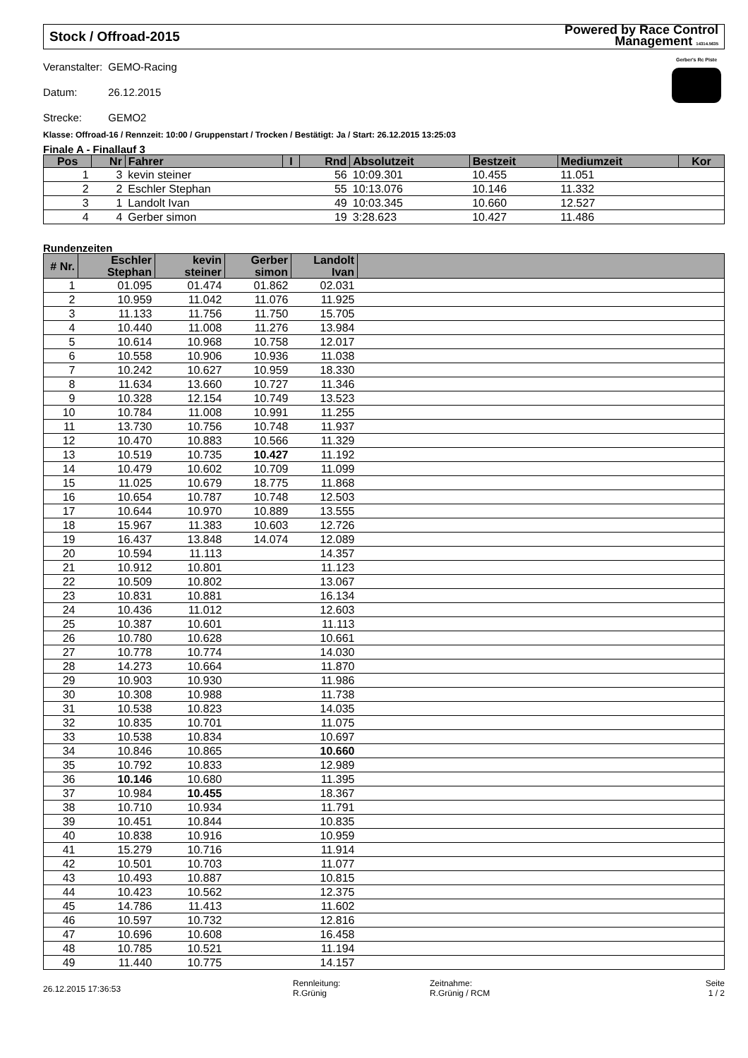Stock / Offroad-2015 Powered by Race Control
Management 14314.5635
| Veranstalter: | GEMO-Racing |
| Datum: | 26.12.2015 |
| Strecke: | GEMO2 |
Gerber's Rc Piste
Klasse: Offroad-16 / Rennzeit: 10:00 / Gruppenstart / Trocken / Bestätigt: Ja / Start: 26.12.2015 13:25:03
Finale A - Finallauf 3
| Pos | Nr | Fahrer | I | Rnd | Absolutzeit | Bestzeit | Mediumzeit | Kor |
| --- | --- | --- | --- | --- | --- | --- | --- | --- |
| 1 | 3 | kevin steiner | | 56 | 10:09.301 | 10.455 | 11.051 | |
| 2 | 2 | Eschler Stephan | | 55 | 10:13.076 | 10.146 | 11.332 | |
| 3 | 1 | Landolt Ivan | | 49 | 10:03.345 | 10.660 | 12.527 | |
| 4 | 4 | Gerber simon | | 19 | 3:28.623 | 10.427 | 11.486 | |
Rundenzeiten
| # Nr. | Eschler Stephan | kevin steiner | Gerber simon | Landolt Ivan | |
| --- | --- | --- | --- | --- | --- |
| 1 | 01.095 | 01.474 | 01.862 | 02.031 | |
| 2 | 10.959 | 11.042 | 11.076 | 11.925 | |
| 3 | 11.133 | 11.756 | 11.750 | 15.705 | |
| 4 | 10.440 | 11.008 | 11.276 | 13.984 | |
| 5 | 10.614 | 10.968 | 10.758 | 12.017 | |
| 6 | 10.558 | 10.906 | 10.936 | 11.038 | |
| 7 | 10.242 | 10.627 | 10.959 | 18.330 | |
| 8 | 11.634 | 13.660 | 10.727 | 11.346 | |
| 9 | 10.328 | 12.154 | 10.749 | 13.523 | |
| 10 | 10.784 | 11.008 | 10.991 | 11.255 | |
| 11 | 13.730 | 10.756 | 10.748 | 11.937 | |
| 12 | 10.470 | 10.883 | 10.566 | 11.329 | |
| 13 | 10.519 | 10.735 | 10.427 | 11.192 | |
| 14 | 10.479 | 10.602 | 10.709 | 11.099 | |
| 15 | 11.025 | 10.679 | 18.775 | 11.868 | |
| 16 | 10.654 | 10.787 | 10.748 | 12.503 | |
| 17 | 10.644 | 10.970 | 10.889 | 13.555 | |
| 18 | 15.967 | 11.383 | 10.603 | 12.726 | |
| 19 | 16.437 | 13.848 | 14.074 | 12.089 | |
| 20 | 10.594 | 11.113 | | 14.357 | |
| 21 | 10.912 | 10.801 | | 11.123 | |
| 22 | 10.509 | 10.802 | | 13.067 | |
| 23 | 10.831 | 10.881 | | 16.134 | |
| 24 | 10.436 | 11.012 | | 12.603 | |
| 25 | 10.387 | 10.601 | | 11.113 | |
| 26 | 10.780 | 10.628 | | 10.661 | |
| 27 | 10.778 | 10.774 | | 14.030 | |
| 28 | 14.273 | 10.664 | | 11.870 | |
| 29 | 10.903 | 10.930 | | 11.986 | |
| 30 | 10.308 | 10.988 | | 11.738 | |
| 31 | 10.538 | 10.823 | | 14.035 | |
| 32 | 10.835 | 10.701 | | 11.075 | |
| 33 | 10.538 | 10.834 | | 10.697 | |
| 34 | 10.846 | 10.865 | | 10.660 | |
| 35 | 10.792 | 10.833 | | 12.989 | |
| 36 | 10.146 | 10.680 | | 11.395 | |
| 37 | 10.984 | 10.455 | | 18.367 | |
| 38 | 10.710 | 10.934 | | 11.791 | |
| 39 | 10.451 | 10.844 | | 10.835 | |
| 40 | 10.838 | 10.916 | | 10.959 | |
| 41 | 15.279 | 10.716 | | 11.914 | |
| 42 | 10.501 | 10.703 | | 11.077 | |
| 43 | 10.493 | 10.887 | | 10.815 | |
| 44 | 10.423 | 10.562 | | 12.375 | |
| 45 | 14.786 | 11.413 | | 11.602 | |
| 46 | 10.597 | 10.732 | | 12.816 | |
| 47 | 10.696 | 10.608 | | 16.458 | |
| 48 | 10.785 | 10.521 | | 11.194 | |
| 49 | 11.440 | 10.775 | | 14.157 | |
26.12.2015 17:36:53
Rennleitung:
R.Grünig
Zeitnahme:
R.Grünig / RCM
Seite
1 / 2